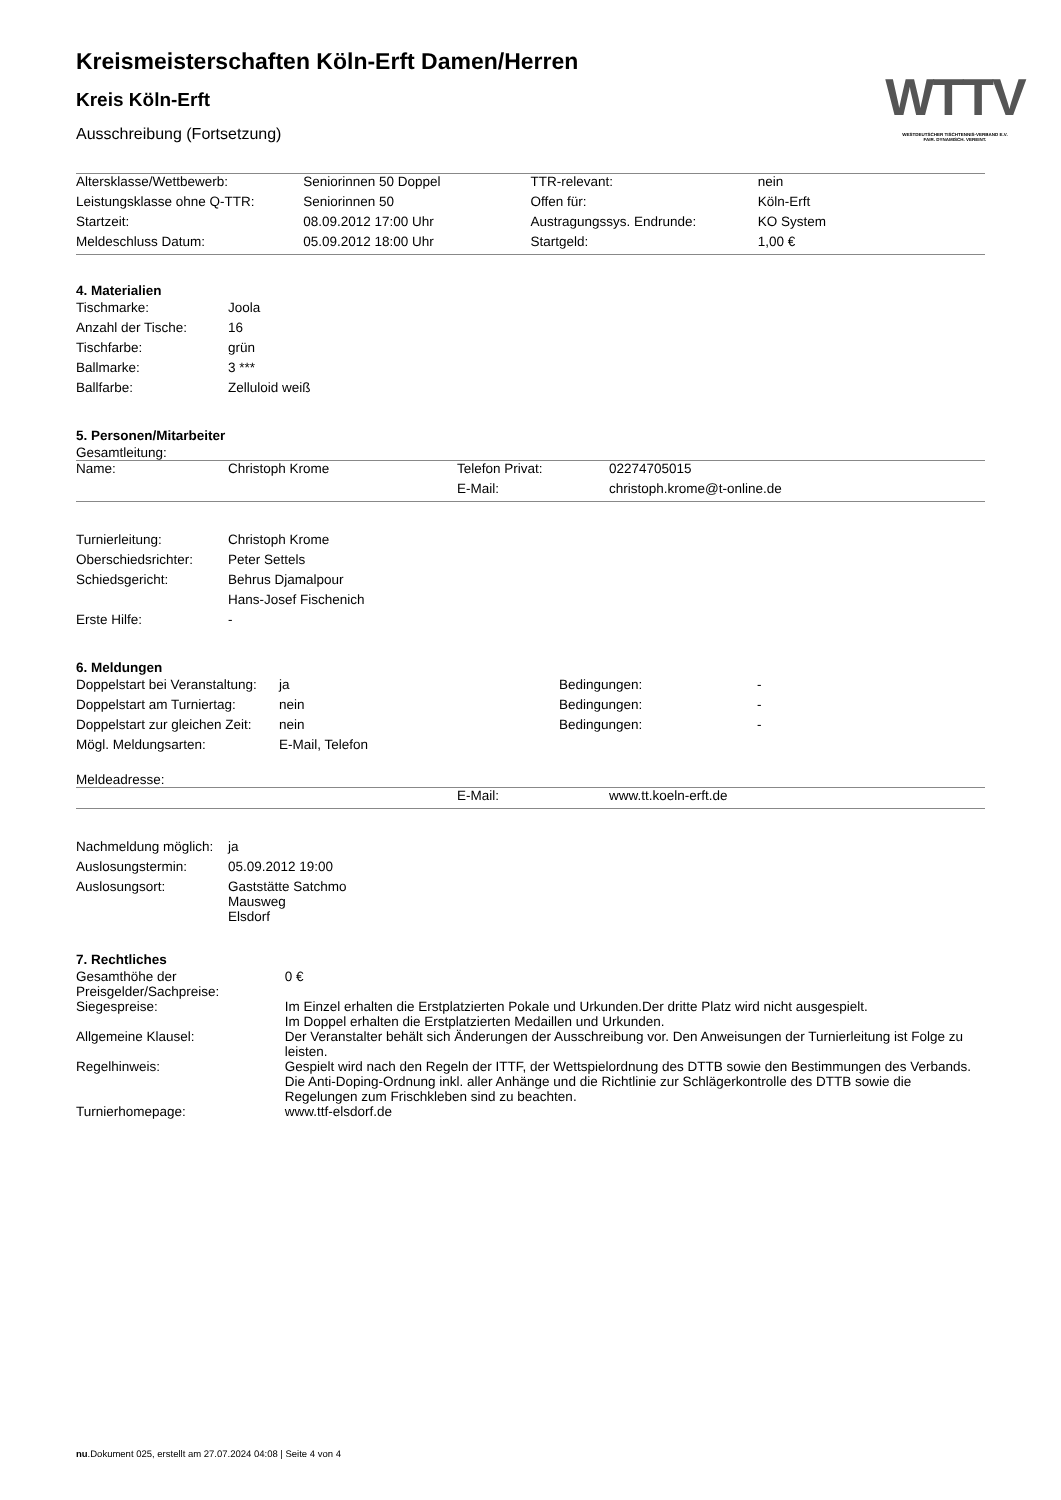WTTV
WESTDEUTSCHER TISCHTENNIS-VERBAND E.V.
FAIR. DYNAMISCH. VEREINT.
Kreismeisterschaften Köln-Erft Damen/Herren
Kreis Köln-Erft
Ausschreibung (Fortsetzung)
| Altersklasse/Wettbewerb: | Seniorinnen 50 Doppel | TTR-relevant: | nein |
| Leistungsklasse ohne Q-TTR: | Seniorinnen 50 | Offen für: | Köln-Erft |
| Startzeit: | 08.09.2012 17:00 Uhr | Austragungssys. Endrunde: | KO System |
| Meldeschluss Datum: | 05.09.2012 18:00 Uhr | Startgeld: | 1,00 € |
4. Materialien
| Tischmarke: | Joola |
| Anzahl der Tische: | 16 |
| Tischfarbe: | grün |
| Ballmarke: | 3 *** |
| Ballfarbe: | Zelluloid weiß |
5. Personen/Mitarbeiter
Gesamtleitung:
| Name: | Christoph Krome | Telefon Privat: | 02274705015 |
| | | E-Mail: | christoph.krome@t-online.de |
| Turnierleitung: | Christoph Krome |
| Oberschiedsrichter: | Peter Settels |
| Schiedsgericht: | Behrus Djamalpour |
| | Hans-Josef Fischenich |
| Erste Hilfe: | - |
6. Meldungen
| Doppelstart bei Veranstaltung: | ja | Bedingungen: | - |
| Doppelstart am Turniertag: | nein | Bedingungen: | - |
| Doppelstart zur gleichen Zeit: | nein | Bedingungen: | - |
| Mögl. Meldungsarten: | E-Mail, Telefon | | |
Meldeadresse:
| | E-Mail: | www.tt.koeln-erft.de |
| Nachmeldung möglich: | ja |
| Auslosungstermin: | 05.09.2012 19:00 |
| Auslosungsort: | Gaststätte Satchmo Mausweg Elsdorf |
7. Rechtliches
| Gesamthöhe der Preisgelder/Sachpreise: | 0 € |
| Siegespreise: | Im Einzel erhalten die Erstplatzierten Pokale und Urkunden.Der dritte Platz wird nicht ausgespielt. Im Doppel erhalten die Erstplatzierten Medaillen und Urkunden. |
| Allgemeine Klausel: | Der Veranstalter behält sich Änderungen der Ausschreibung vor. Den Anweisungen der Turnierleitung ist Folge zu leisten. |
| Regelhinweis: | Gespielt wird nach den Regeln der ITTF, der Wettspielordnung des DTTB sowie den Bestimmungen des Verbands. Die Anti-Doping-Ordnung inkl. aller Anhänge und die Richtlinie zur Schlägerkontrolle des DTTB sowie die Regelungen zum Frischkleben sind zu beachten. |
| Turnierhomepage: | www.ttf-elsdorf.de |
nu.Dokument 025, erstellt am 27.07.2024 04:08 | Seite 4 von 4